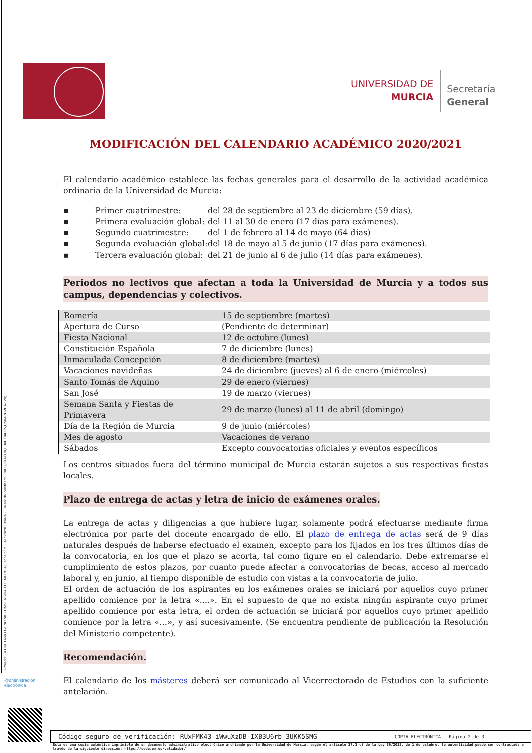Firmante: SECRETARIO GENERAL - UNIVERSIDAD DE MURCIA; Fecha-hora: 04/05/2020 13:44:45; Emisor del certificado: C=ES,O=ACCV,OU=PKIACCV,CN=ACCVCA-120;
UNIVERSIDAD DE
MURCIA
Secretaría
General
MODIFICACIÓN DEL CALENDARIO ACADÉMICO 2020/2021
El calendario académico establece las fechas generales para el desarrollo de la actividad académica ordinaria de la Universidad de Murcia:
▪ Primer cuatrimestre: del 28 de septiembre al 23 de diciembre (59 días).
▪ Primera evaluación global: del 11 al 30 de enero (17 días para exámenes).
▪ Segundo cuatrimestre: del 1 de febrero al 14 de mayo (64 días)
▪ Segunda evaluación global: del 18 de mayo al 5 de junio (17 días para exámenes).
▪ Tercera evaluación global: del 21 de junio al 6 de julio (14 días para exámenes).
Periodos no lectivos que afectan a toda la Universidad de Murcia y a todos sus campus, dependencias y colectivos.
| Romería | 15 de septiembre (martes) |
| Apertura de Curso | (Pendiente de determinar) |
| Fiesta Nacional | 12 de octubre (lunes) |
| Constitución Española | 7 de diciembre (lunes) |
| Inmaculada Concepción | 8 de diciembre (martes) |
| Vacaciones navideñas | 24 de diciembre (jueves) al 6 de enero (miércoles) |
| Santo Tomás de Aquino | 29 de enero (viernes) |
| San José | 19 de marzo (viernes) |
| Semana Santa y Fiestas de Primavera | 29 de marzo (lunes) al 11 de abril (domingo) |
| Día de la Región de Murcia | 9 de junio (miércoles) |
| Mes de agosto | Vacaciones de verano |
| Sábados | Excepto convocatorias oficiales y eventos específicos |
Los centros situados fuera del término municipal de Murcia estarán sujetos a sus respectivas fiestas locales.
Plazo de entrega de actas y letra de inicio de exámenes orales.
La entrega de actas y diligencias a que hubiere lugar, solamente podrá efectuarse mediante firma electrónica por parte del docente encargado de ello. El plazo de entrega de actas será de 9 días naturales después de haberse efectuado el examen, excepto para los fijados en los tres últimos días de la convocatoria, en los que el plazo se acorta, tal como figure en el calendario. Debe extremarse el cumplimiento de estos plazos, por cuanto puede afectar a convocatorias de becas, acceso al mercado laboral y, en junio, al tiempo disponible de estudio con vistas a la convocatoria de julio.
El orden de actuación de los aspirantes en los exámenes orales se iniciará por aquellos cuyo primer apellido comience por la letra «....». En el supuesto de que no exista ningún aspirante cuyo primer apellido comience por esta letra, el orden de actuación se iniciará por aquellos cuyo primer apellido comience por la letra «…», y así sucesivamente. (Se encuentra pendiente de publicación la Resolución del Ministerio competente).
Recomendación.
El calendario de los másteres deberá ser comunicado al Vicerrectorado de Estudios con la suficiente antelación.
@dministración
electrónica
Código seguro de verificación: RUxFMK43-iWwuXzDB-IXB3U6rb-3UKK5SMG
COPIA ELECTRÓNICA - Página 2 de 3
Esta es una copia auténtica imprimible de un documento administrativo electrónico archivado por la Universidad de Murcia, según el artículo 27.3 c) de la Ley 39/2015, de 1 de octubre. Su autenticidad puede ser contrastada a través de la siguiente dirección: https://sede.um.es/validador/